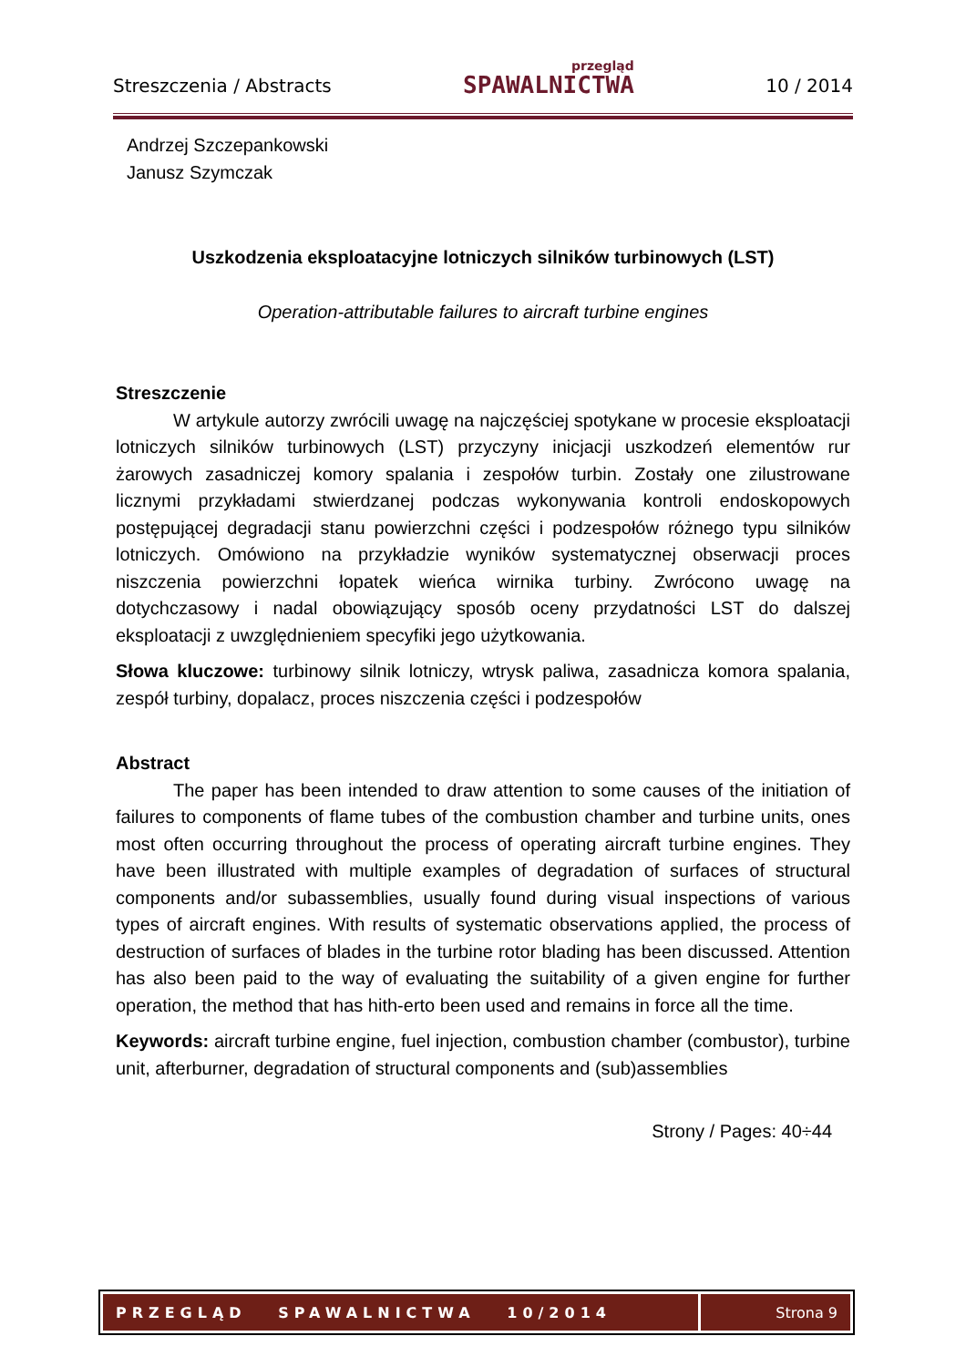Streszczenia / Abstracts przegląd
SPAWALNICTWA 10 / 2014
Andrzej Szczepankowski
Janusz Szymczak
Uszkodzenia eksploatacyjne lotniczych silników turbinowych (LST)
Operation-attributable failures to aircraft turbine engines
Streszczenie
W artykule autorzy zwrócili uwagę na najczęściej spotykane w procesie eksploatacji lotniczych silników turbinowych (LST) przyczyny inicjacji uszkodzeń elementów rur żarowych zasadniczej komory spalania i zespołów turbin. Zostały one zilustrowane licznymi przykładami stwierdzanej podczas wykonywania kontroli endoskopowych postępującej degradacji stanu powierzchni części i podzespołów różnego typu silników lotniczych. Omówiono na przykładzie wyników systematycznej obserwacji proces niszczenia powierzchni łopatek wieńca wirnika turbiny. Zwrócono uwagę na dotychczasowy i nadal obowiązujący sposób oceny przydatności LST do dalszej eksploatacji z uwzględnieniem specyfiki jego użytkowania.
Słowa kluczowe: turbinowy silnik lotniczy, wtrysk paliwa, zasadnicza komora spalania, zespół turbiny, dopalacz, proces niszczenia części i podzespołów
Abstract
The paper has been intended to draw attention to some causes of the initiation of failures to components of flame tubes of the combustion chamber and turbine units, ones most often occurring throughout the process of operating aircraft turbine engines. They have been illustrated with multiple examples of degradation of surfaces of structural components and/or subassemblies, usually found during visual inspections of various types of aircraft engines. With results of systematic observations applied, the process of destruction of surfaces of blades in the turbine rotor blading has been discussed. Attention has also been paid to the way of evaluating the suitability of a given engine for further operation, the method that has hith-erto been used and remains in force all the time.
Keywords: aircraft turbine engine, fuel injection, combustion chamber (combustor), turbine unit, afterburner, degradation of structural components and (sub)assemblies
Strony / Pages: 40÷44
PRZEGLĄD SPAWALNICTWA 10/2014
Strona 9